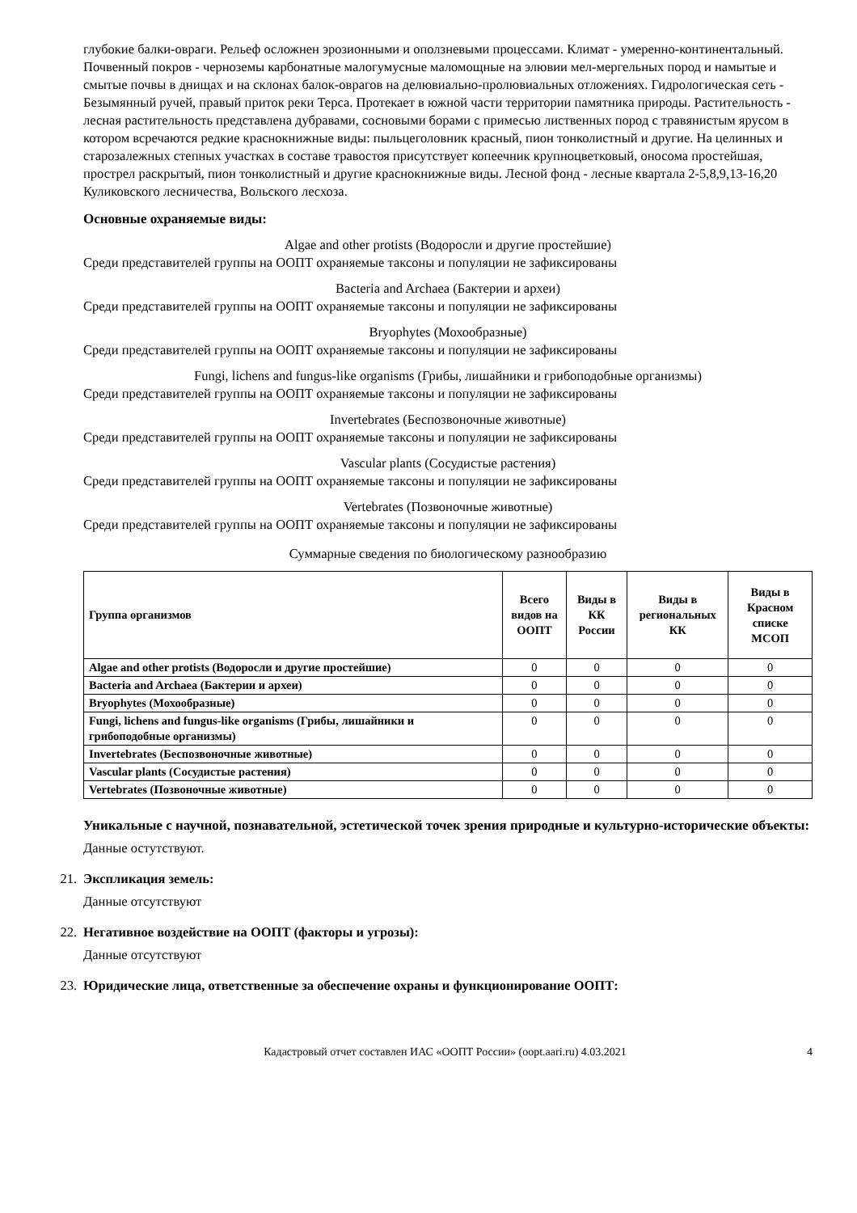глубокие балки-овраги. Рельеф осложнен эрозионными и оползневыми процессами. Климат - умеренно-континентальный. Почвенный покров - черноземы карбонатные малогумусные маломощные на элювии мел-мергельных пород и намытые и смытые почвы в днищах и на склонах балок-оврагов на делювиально-пролювиальных отложениях. Гидрологическая сеть - Безымянный ручей, правый приток реки Терса. Протекает в южной части территории памятника природы. Растительность - лесная растительность представлена дубравами, сосновыми борами с примесью лиственных пород с травянистым ярусом в котором всречаются редкие краснокнижные виды: пыльцеголовник красный, пион тонколистный и другие. На целинных и старозалежных степных участках в составе травостоя присутствует копеечник крупноцветковый, оносома простейшая, прострел раскрытый, пион тонколистный и другие краснокнижные виды. Лесной фонд - лесные квартала 2-5,8,9,13-16,20 Куликовского лесничества, Вольского лесхоза.
Основные охраняемые виды:
Algae and other protists (Водоросли и другие простейшие)
Среди представителей группы на ООПТ охраняемые таксоны и популяции не зафиксированы
Bacteria and Archaea (Бактерии и археи)
Среди представителей группы на ООПТ охраняемые таксоны и популяции не зафиксированы
Bryophytes (Мохообразные)
Среди представителей группы на ООПТ охраняемые таксоны и популяции не зафиксированы
Fungi, lichens and fungus-like organisms (Грибы, лишайники и грибоподобные организмы)
Среди представителей группы на ООПТ охраняемые таксоны и популяции не зафиксированы
Invertebrates (Беспозвоночные животные)
Среди представителей группы на ООПТ охраняемые таксоны и популяции не зафиксированы
Vascular plants (Сосудистые растения)
Среди представителей группы на ООПТ охраняемые таксоны и популяции не зафиксированы
Vertebrates (Позвоночные животные)
Среди представителей группы на ООПТ охраняемые таксоны и популяции не зафиксированы
Суммарные сведения по биологическому разнообразию
| Группа организмов | Всего видов на ООПТ | Виды в КК России | Виды в региональных КК | Виды в Красном списке МСОП |
| --- | --- | --- | --- | --- |
| Algae and other protists (Водоросли и другие простейшие) | 0 | 0 | 0 | 0 |
| Bacteria and Archaea (Бактерии и археи) | 0 | 0 | 0 | 0 |
| Bryophytes (Мохообразные) | 0 | 0 | 0 | 0 |
| Fungi, lichens and fungus-like organisms (Грибы, лишайники и грибоподобные организмы) | 0 | 0 | 0 | 0 |
| Invertebrates (Беспозвоночные животные) | 0 | 0 | 0 | 0 |
| Vascular plants (Сосудистые растения) | 0 | 0 | 0 | 0 |
| Vertebrates (Позвоночные животные) | 0 | 0 | 0 | 0 |
Уникальные с научной, познавательной, эстетической точек зрения природные и культурно-исторические объекты:
Данные остутствуют.
21. Экспликация земель:
Данные отсутствуют
22. Негативное воздействие на ООПТ (факторы и угрозы):
Данные отсутствуют
23. Юридические лица, ответственные за обеспечение охраны и функционирование ООПТ:
Кадастровый отчет составлен ИАС «ООПТ России» (oopt.aari.ru) 4.03.2021 4